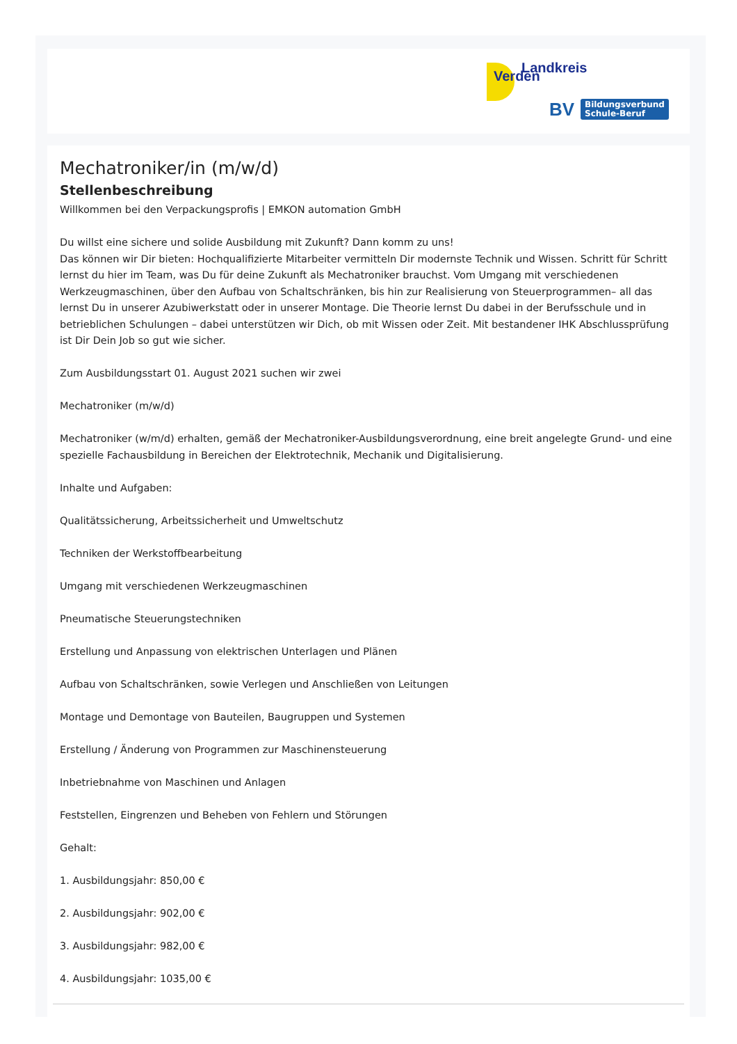Verden
Landkreis
BV
Bildungsverbund
Schule-Beruf
Mechatroniker/in (m/w/d)
Stellenbeschreibung
Willkommen bei den Verpackungsprofis | EMKON automation GmbH
Du willst eine sichere und solide Ausbildung mit Zukunft? Dann komm zu uns!
Das können wir Dir bieten: Hochqualifizierte Mitarbeiter vermitteln Dir modernste Technik und Wissen. Schritt für Schritt lernst du hier im Team, was Du für deine Zukunft als Mechatroniker brauchst. Vom Umgang mit verschiedenen Werkzeugmaschinen, über den Aufbau von Schaltschränken, bis hin zur Realisierung von Steuerprogrammen– all das lernst Du in unserer Azubiwerkstatt oder in unserer Montage. Die Theorie lernst Du dabei in der Berufsschule und in betrieblichen Schulungen – dabei unterstützen wir Dich, ob mit Wissen oder Zeit. Mit bestandener IHK Abschlussprüfung ist Dir Dein Job so gut wie sicher.
Zum Ausbildungsstart 01. August 2021 suchen wir zwei
Mechatroniker (m/w/d)
Mechatroniker (w/m/d) erhalten, gemäß der Mechatroniker-Ausbildungsverordnung, eine breit angelegte Grund- und eine spezielle Fachausbildung in Bereichen der Elektrotechnik, Mechanik und Digitalisierung.
Inhalte und Aufgaben:
Qualitätssicherung, Arbeitssicherheit und Umweltschutz
Techniken der Werkstoffbearbeitung
Umgang mit verschiedenen Werkzeugmaschinen
Pneumatische Steuerungstechniken
Erstellung und Anpassung von elektrischen Unterlagen und Plänen
Aufbau von Schaltschränken, sowie Verlegen und Anschließen von Leitungen
Montage und Demontage von Bauteilen, Baugruppen und Systemen
Erstellung / Änderung von Programmen zur Maschinensteuerung
Inbetriebnahme von Maschinen und Anlagen
Feststellen, Eingrenzen und Beheben von Fehlern und Störungen
Gehalt:
1. Ausbildungsjahr: 850,00 €
2. Ausbildungsjahr: 902,00 €
3. Ausbildungsjahr: 982,00 €
4. Ausbildungsjahr: 1035,00 €